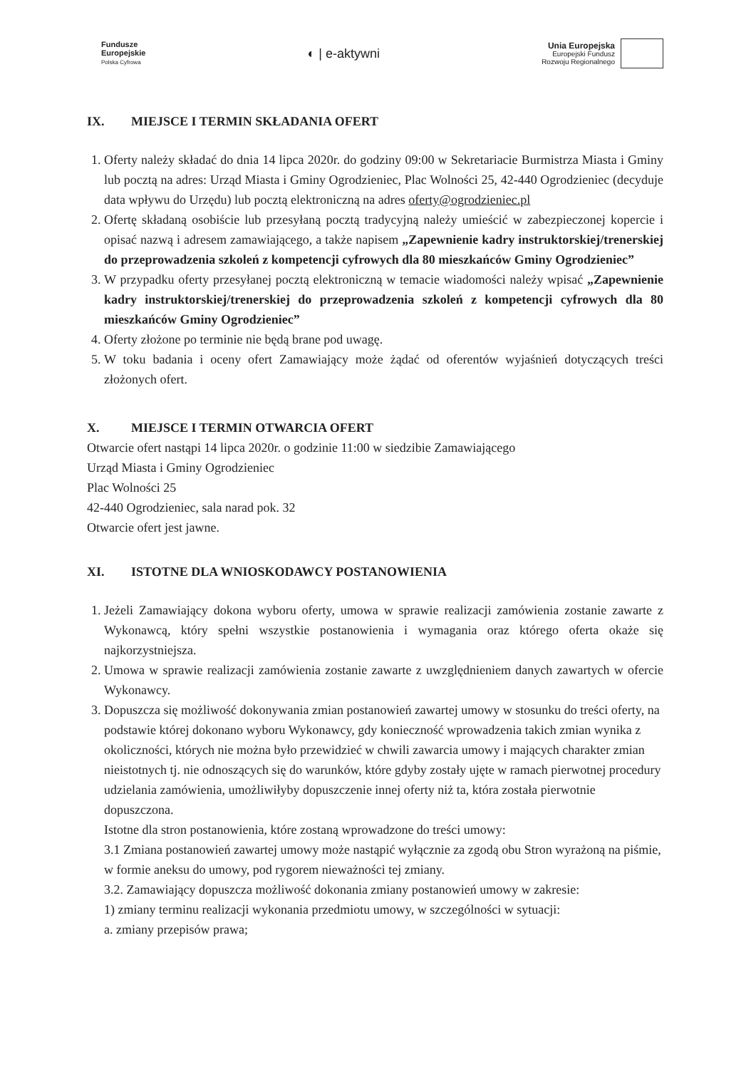Fundusze
Europejskie
Polska Cyfrowa
◐ | e-aktywni
Unia Europejska
Europejski Fundusz
Rozwoju Regionalnego
IX. MIEJSCE I TERMIN SKŁADANIA OFERT
1. Oferty należy składać do dnia 14 lipca 2020r. do godziny 09:00 w Sekretariacie Burmistrza Miasta i Gminy lub pocztą na adres: Urząd Miasta i Gminy Ogrodzieniec, Plac Wolności 25, 42-440 Ogrodzieniec (decyduje data wpływu do Urzędu) lub pocztą elektroniczną na adres oferty@ogrodzieniec.pl
2. Ofertę składaną osobiście lub przesyłaną pocztą tradycyjną należy umieścić w zabezpieczonej kopercie i opisać nazwą i adresem zamawiającego, a także napisem „Zapewnienie kadry instruktorskiej/trenerskiej do przeprowadzenia szkoleń z kompetencji cyfrowych dla 80 mieszkańców Gminy Ogrodzieniec”
3. W przypadku oferty przesyłanej pocztą elektroniczną w temacie wiadomości należy wpisać „Zapewnienie kadry instruktorskiej/trenerskiej do przeprowadzenia szkoleń z kompetencji cyfrowych dla 80 mieszkańców Gminy Ogrodzieniec”
4. Oferty złożone po terminie nie będą brane pod uwagę.
5. W toku badania i oceny ofert Zamawiający może żądać od oferentów wyjaśnień dotyczących treści złożonych ofert.
X. MIEJSCE I TERMIN OTWARCIA OFERT
Otwarcie ofert nastąpi 14 lipca 2020r. o godzinie 11:00 w siedzibie Zamawiającego
Urząd Miasta i Gminy Ogrodzieniec
Plac Wolności 25
42-440 Ogrodzieniec, sala narad pok. 32
Otwarcie ofert jest jawne.
XI. ISTOTNE DLA WNIOSKODAWCY POSTANOWIENIA
1. Jeżeli Zamawiający dokona wyboru oferty, umowa w sprawie realizacji zamówienia zostanie zawarte z Wykonawcą, który spełni wszystkie postanowienia i wymagania oraz którego oferta okaże się najkorzystniejsza.
2. Umowa w sprawie realizacji zamówienia zostanie zawarte z uwzględnieniem danych zawartych w ofercie Wykonawcy.
3. Dopuszcza się możliwość dokonywania zmian postanowień zawartej umowy w stosunku do treści oferty, na podstawie której dokonano wyboru Wykonawcy, gdy konieczność wprowadzenia takich zmian wynika z okoliczności, których nie można było przewidzieć w chwili zawarcia umowy i mających charakter zmian nieistotnych tj. nie odnoszących się do warunków, które gdyby zostały ujęte w ramach pierwotnej procedury udzielania zamówienia, umożliwiłyby dopuszczenie innej oferty niż ta, która została pierwotnie dopuszczona.
Istotne dla stron postanowienia, które zostaną wprowadzone do treści umowy:
3.1 Zmiana postanowień zawartej umowy może nastąpić wyłącznie za zgodą obu Stron wyrażoną na piśmie, w formie aneksu do umowy, pod rygorem nieważności tej zmiany.
3.2. Zamawiający dopuszcza możliwość dokonania zmiany postanowień umowy w zakresie:
1) zmiany terminu realizacji wykonania przedmiotu umowy, w szczególności w sytuacji:
a. zmiany przepisów prawa;